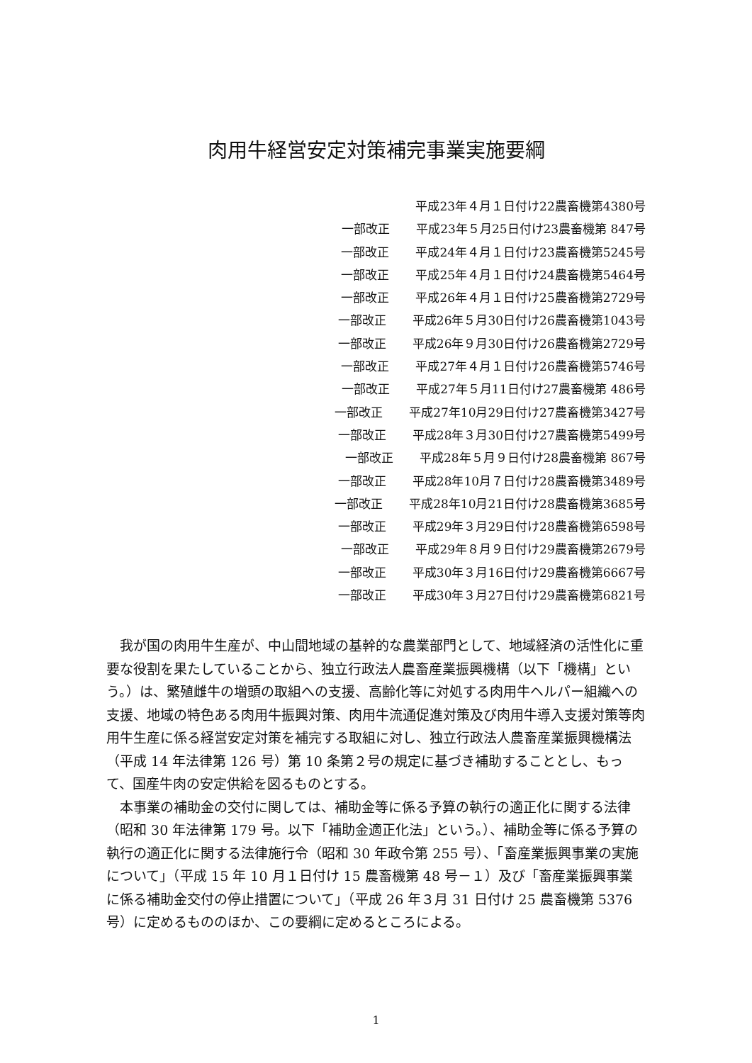肉用牛経営安定対策補完事業実施要綱
平成23年４月１日付け22農畜機第4380号
一部改正 平成23年５月25日付け23農畜機第 847号
一部改正 平成24年４月１日付け23農畜機第5245号
一部改正 平成25年４月１日付け24農畜機第5464号
一部改正 平成26年４月１日付け25農畜機第2729号
一部改正 平成26年５月30日付け26農畜機第1043号
一部改正 平成26年９月30日付け26農畜機第2729号
一部改正 平成27年４月１日付け26農畜機第5746号
一部改正 平成27年５月11日付け27農畜機第 486号
一部改正 平成27年10月29日付け27農畜機第3427号
一部改正 平成28年３月30日付け27農畜機第5499号
一部改正 平成28年５月９日付け28農畜機第 867号
一部改正 平成28年10月７日付け28農畜機第3489号
一部改正 平成28年10月21日付け28農畜機第3685号
一部改正 平成29年３月29日付け28農畜機第6598号
一部改正 平成29年８月９日付け29農畜機第2679号
一部改正 平成30年３月16日付け29農畜機第6667号
一部改正 平成30年３月27日付け29農畜機第6821号
我が国の肉用牛生産が、中山間地域の基幹的な農業部門として、地域経済の活性化に重要な役割を果たしていることから、独立行政法人農畜産業振興機構（以下「機構」という。）は、繁殖雌牛の増頭の取組への支援、高齢化等に対処する肉用牛ヘルパー組織への支援、地域の特色ある肉用牛振興対策、肉用牛流通促進対策及び肉用牛導入支援対策等肉用牛生産に係る経営安定対策を補完する取組に対し、独立行政法人農畜産業振興機構法（平成 14 年法律第 126 号）第 10 条第２号の規定に基づき補助することとし、もって、国産牛肉の安定供給を図るものとする。
本事業の補助金の交付に関しては、補助金等に係る予算の執行の適正化に関する法律（昭和 30 年法律第 179 号。以下「補助金適正化法」という。）、補助金等に係る予算の執行の適正化に関する法律施行令（昭和 30 年政令第 255 号）、「畜産業振興事業の実施について」（平成 15 年 10 月１日付け 15 農畜機第 48 号－１）及び「畜産業振興事業に係る補助金交付の停止措置について」（平成 26 年３月 31 日付け 25 農畜機第 5376 号）に定めるもののほか、この要綱に定めるところによる。
1